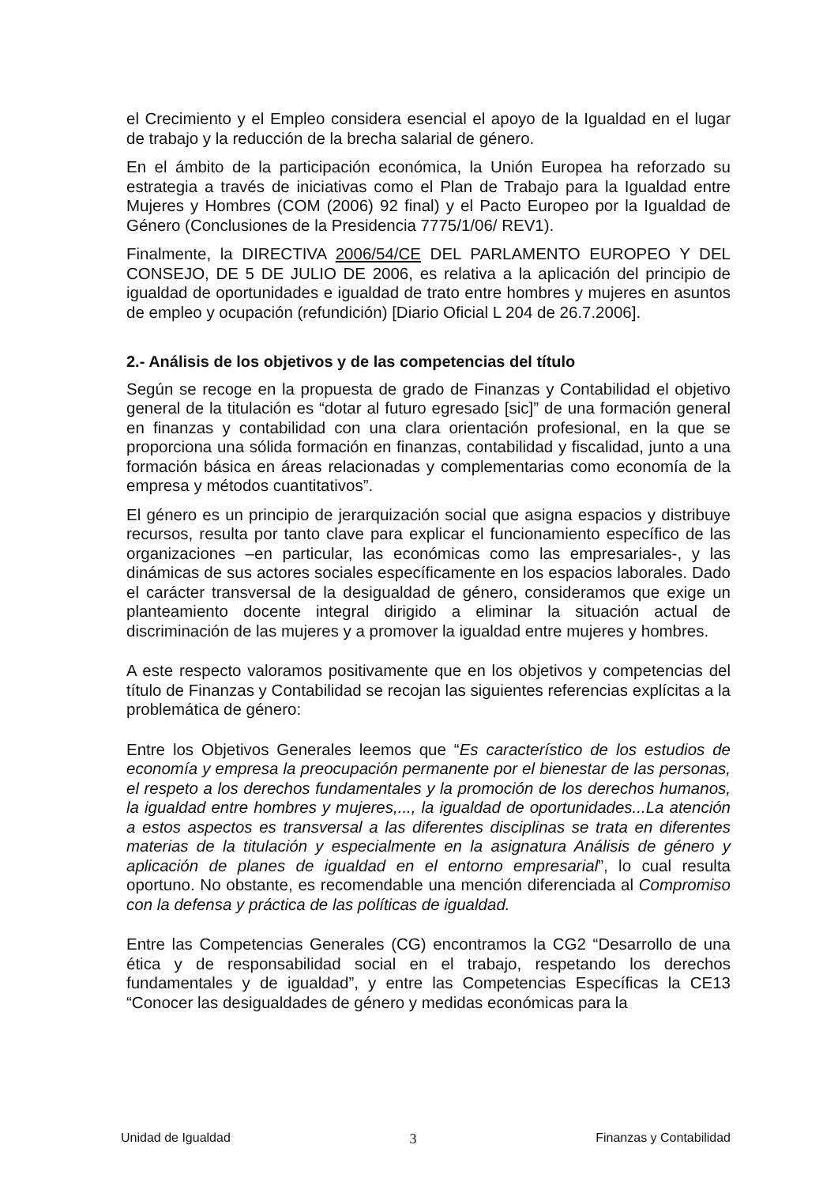el Crecimiento y el Empleo considera esencial el apoyo de la Igualdad en el lugar de trabajo y la reducción de la brecha salarial de género.
En el ámbito de la participación económica, la Unión Europea ha reforzado su estrategia a través de iniciativas como el Plan de Trabajo para la Igualdad entre Mujeres y Hombres (COM (2006) 92 final) y el Pacto Europeo por la Igualdad de Género (Conclusiones de la Presidencia 7775/1/06/ REV1).
Finalmente, la DIRECTIVA 2006/54/CE DEL PARLAMENTO EUROPEO Y DEL CONSEJO, DE 5 DE JULIO DE 2006, es relativa a la aplicación del principio de igualdad de oportunidades e igualdad de trato entre hombres y mujeres en asuntos de empleo y ocupación (refundición) [Diario Oficial L 204 de 26.7.2006].
2.- Análisis de los objetivos y de las competencias del título
Según se recoge en la propuesta de grado de Finanzas y Contabilidad el objetivo general de la titulación es “dotar al futuro egresado [sic]” de una formación general en finanzas y contabilidad con una clara orientación profesional, en la que se proporciona una sólida formación en finanzas, contabilidad y fiscalidad, junto a una formación básica en áreas relacionadas y complementarias como economía de la empresa y métodos cuantitativos”.
El género es un principio de jerarquización social que asigna espacios y distribuye recursos, resulta por tanto clave para explicar el funcionamiento específico de las organizaciones –en particular, las económicas como las empresariales-, y las dinámicas de sus actores sociales específicamente en los espacios laborales. Dado el carácter transversal de la desigualdad de género, consideramos que exige un planteamiento docente integral dirigido a eliminar la situación actual de discriminación de las mujeres y a promover la igualdad entre mujeres y hombres.
A este respecto valoramos positivamente que en los objetivos y competencias del título de Finanzas y Contabilidad se recojan las siguientes referencias explícitas a la problemática de género:
Entre los Objetivos Generales leemos que “Es característico de los estudios de economía y empresa la preocupación permanente por el bienestar de las personas, el respeto a los derechos fundamentales y la promoción de los derechos humanos, la igualdad entre hombres y mujeres,..., la igualdad de oportunidades...La atención a estos aspectos es transversal a las diferentes disciplinas se trata en diferentes materias de la titulación y especialmente en la asignatura Análisis de género y aplicación de planes de igualdad en el entorno empresarial”, lo cual resulta oportuno. No obstante, es recomendable una mención diferenciada al Compromiso con la defensa y práctica de las políticas de igualdad.
Entre las Competencias Generales (CG) encontramos la CG2 “Desarrollo de una ética y de responsabilidad social en el trabajo, respetando los derechos fundamentales y de igualdad”, y entre las Competencias Específicas la CE13 “Conocer las desigualdades de género y medidas económicas para la
Unidad de Igualdad 3 Finanzas y Contabilidad